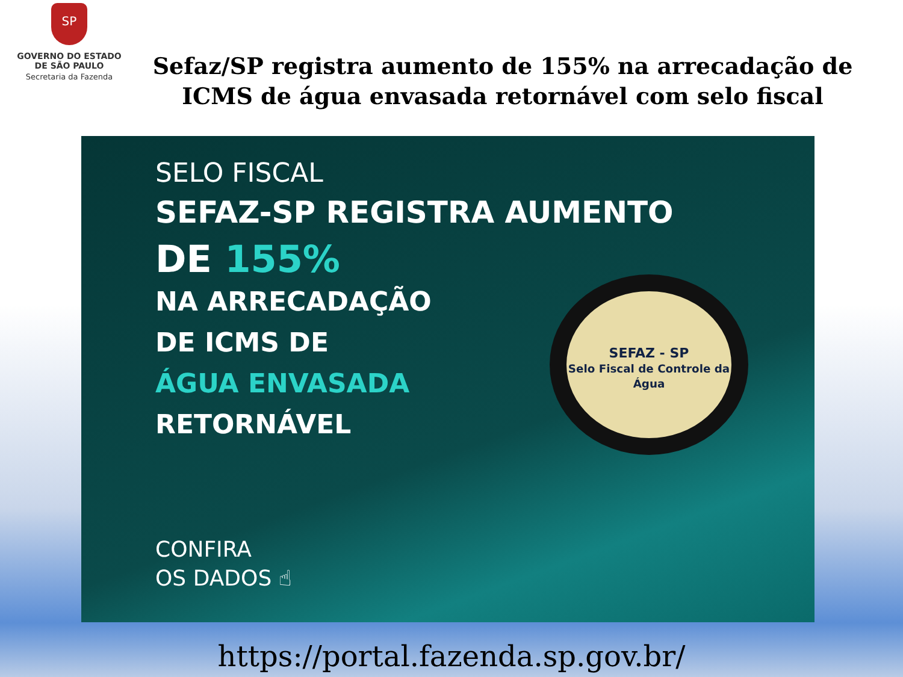SP
GOVERNO DO ESTADO
DE SÃO PAULO
Secretaria da Fazenda
Sefaz/SP registra aumento de 155% na arrecadação de ICMS de água envasada retornável com selo fiscal
SELO FISCAL
SEFAZ-SP REGISTRA AUMENTO
DE 155%
NA ARRECADAÇÃO
DE ICMS DE
ÁGUA ENVASADA
RETORNÁVEL
CONFIRA
OS DADOS ☝
SEFAZ - SP
Selo Fiscal de Controle da Água
https://portal.fazenda.sp.gov.br/